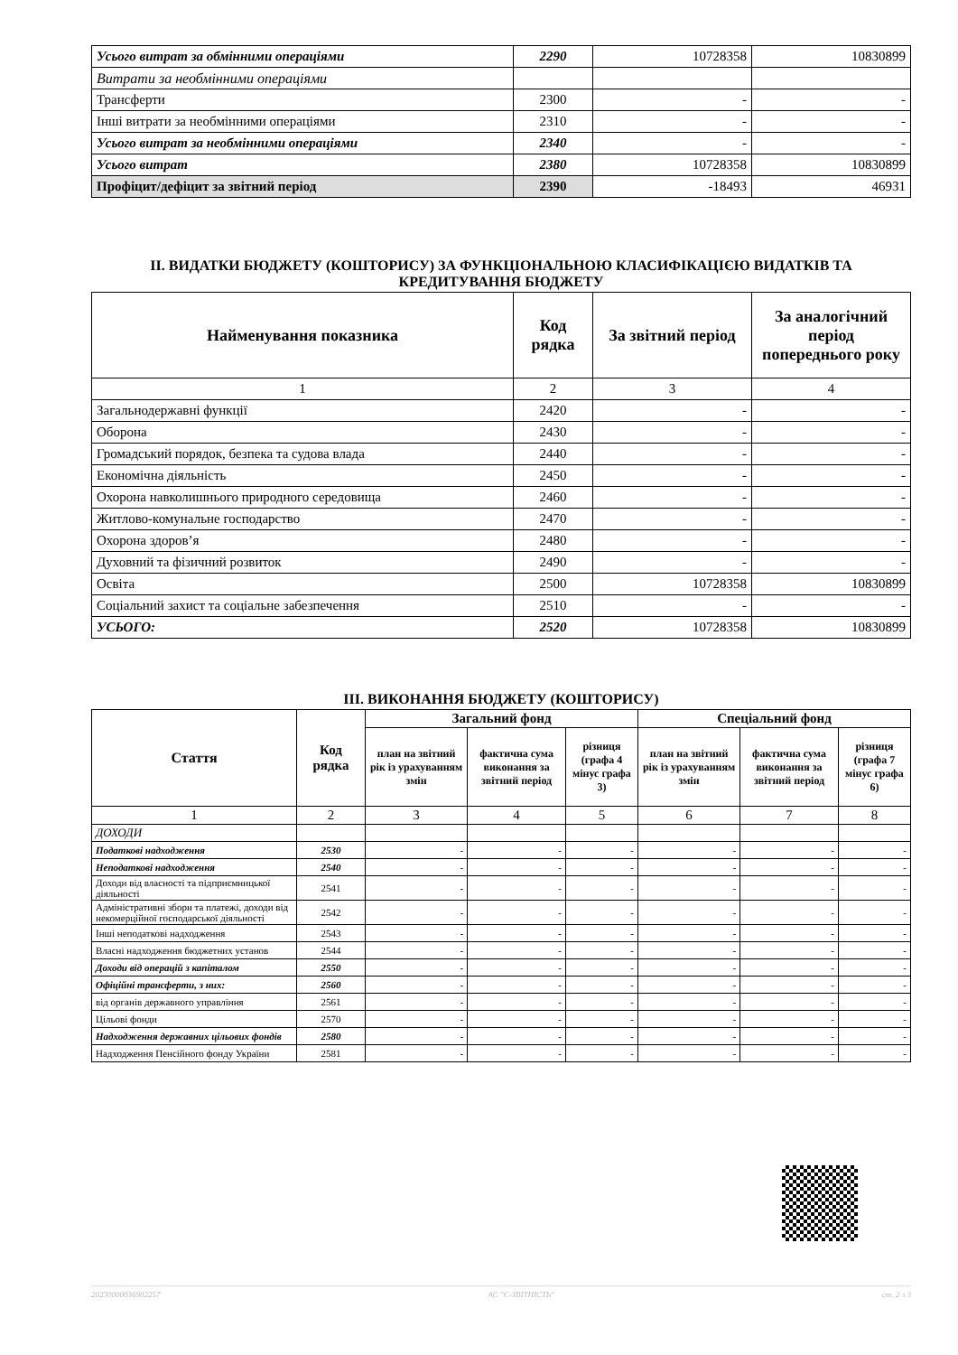| Усього витрат за обмінними операціями | 2290 | 10728358 | 10830899 |
| Витрати за необмінними операціями | | | |
| Трансферти | 2300 | - | - |
| Інші витрати за необмінними операціями | 2310 | - | - |
| Усього витрат за необмінними операціями | 2340 | - | - |
| Усього витрат | 2380 | 10728358 | 10830899 |
| Профіцит/дефіцит за звітний період | 2390 | -18493 | 46931 |
II. ВИДАТКИ БЮДЖЕТУ (КОШТОРИСУ) ЗА ФУНКЦІОНАЛЬНОЮ КЛАСИФІКАЦІЄЮ ВИДАТКІВ ТА КРЕДИТУВАННЯ БЮДЖЕТУ
| Найменування показника | Код рядка | За звітний період | За аналогічний період попереднього року |
| --- | --- | --- | --- |
| 1 | 2 | 3 | 4 |
| Загальнодержавні функції | 2420 | - | - |
| Оборона | 2430 | - | - |
| Громадський порядок, безпека та судова влада | 2440 | - | - |
| Економічна діяльність | 2450 | - | - |
| Охорона навколишнього природного середовища | 2460 | - | - |
| Житлово-комунальне господарство | 2470 | - | - |
| Охорона здоров’я | 2480 | - | - |
| Духовний та фізичний розвиток | 2490 | - | - |
| Освіта | 2500 | 10728358 | 10830899 |
| Соціальний захист та соціальне забезпечення | 2510 | - | - |
| УСЬОГО: | 2520 | 10728358 | 10830899 |
III. ВИКОНАННЯ БЮДЖЕТУ (КОШТОРИСУ)
| Стаття | Код рядка | Загальний фонд | | | Спеціальний фонд | | |
| --- | --- | --- | --- | --- | --- | --- | --- |
| | | план на звітний рік із урахуванням змін | фактична сума виконання за звітний період | різниця (графа 4 мінус графа 3) | план на звітний рік із урахуванням змін | фактична сума виконання за звітний період | різниця (графа 7 мінус графа 6) |
| 1 | 2 | 3 | 4 | 5 | 6 | 7 | 8 |
| ДОХОДИ | | | | | | | |
| Податкові надходження | 2530 | - | - | - | - | - | - |
| Неподаткові надходження | 2540 | - | - | - | - | - | - |
| Доходи від власності та підприємницької діяльності | 2541 | - | - | - | - | - | - |
| Адміністративні збори та платежі, доходи від некомерційної господарської діяльності | 2542 | - | - | - | - | - | - |
| Інші неподаткові надходження | 2543 | - | - | - | - | - | - |
| Власні надходження бюджетних установ | 2544 | - | - | - | - | - | - |
| Доходи від операцій з капіталом | 2550 | - | - | - | - | - | - |
| Офіційні трансферти, з них: | 2560 | - | - | - | - | - | - |
| від органів державного управління | 2561 | - | - | - | - | - | - |
| Цільові фонди | 2570 | - | - | - | - | - | - |
| Надходження державних цільових фондів | 2580 | - | - | - | - | - | - |
| Надходження Пенсійного фонду України | 2581 | - | - | - | - | - | - |
20230000036982257 АС "Є-ЗВІТНІСТЬ" ст. 2 з 3